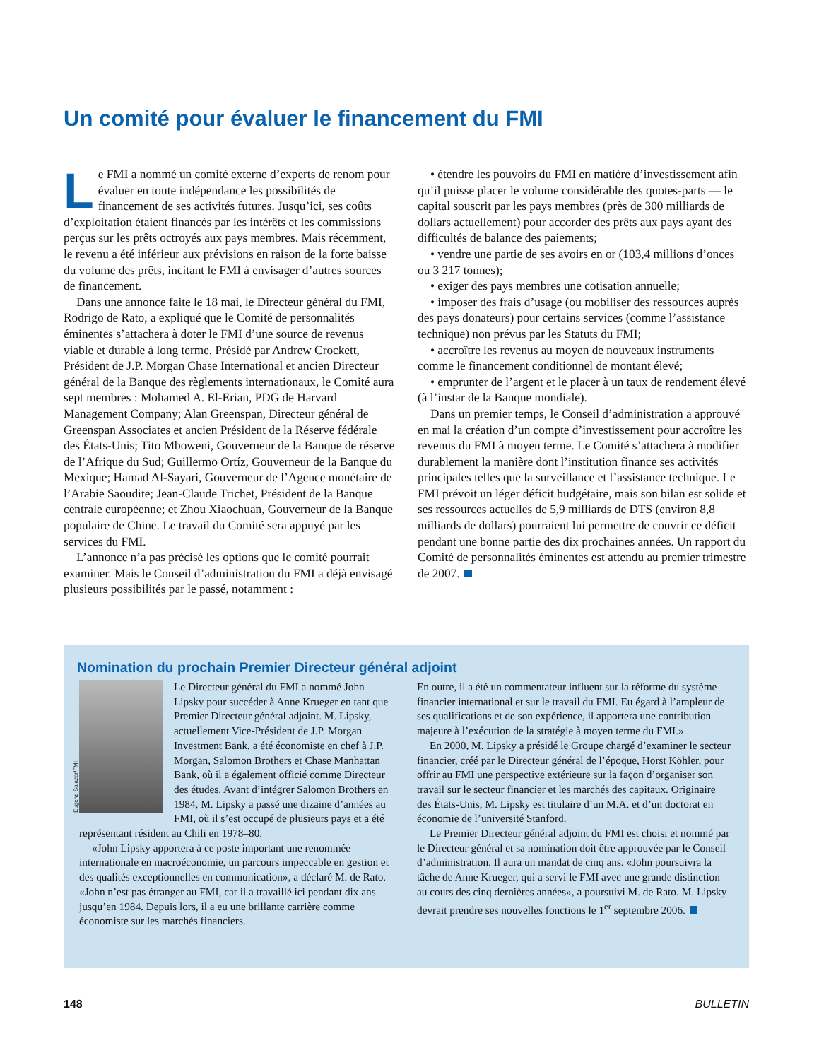Un comité pour évaluer le financement du FMI
Le FMI a nommé un comité externe d’experts de renom pour évaluer en toute indépendance les possibilités de financement de ses activités futures. Jusqu’ici, ses coûts d’exploitation étaient financés par les intérêts et les commissions perçus sur les prêts octroyés aux pays membres. Mais récemment, le revenu a été inférieur aux prévisions en raison de la forte baisse du volume des prêts, incitant le FMI à envisager d’autres sources de financement.
Dans une annonce faite le 18 mai, le Directeur général du FMI, Rodrigo de Rato, a expliqué que le Comité de personnalités éminentes s’attachera à doter le FMI d’une source de revenus viable et durable à long terme. Présidé par Andrew Crockett, Président de J.P. Morgan Chase International et ancien Directeur général de la Banque des règlements internationaux, le Comité aura sept membres : Mohamed A. El-Erian, PDG de Harvard Management Company; Alan Greenspan, Directeur général de Greenspan Associates et ancien Président de la Réserve fédérale des États-Unis; Tito Mboweni, Gouverneur de la Banque de réserve de l’Afrique du Sud; Guillermo Ortíz, Gouverneur de la Banque du Mexique; Hamad Al-Sayari, Gouverneur de l’Agence monétaire de l’Arabie Saoudite; Jean-Claude Trichet, Président de la Banque centrale européenne; et Zhou Xiaochuan, Gouverneur de la Banque populaire de Chine. Le travail du Comité sera appuyé par les services du FMI.
L’annonce n’a pas précisé les options que le comité pourrait examiner. Mais le Conseil d’administration du FMI a déjà envisagé plusieurs possibilités par le passé, notamment :
• étendre les pouvoirs du FMI en matière d’investissement afin qu’il puisse placer le volume considérable des quotes-parts — le capital souscrit par les pays membres (près de 300 milliards de dollars actuellement) pour accorder des prêts aux pays ayant des difficultés de balance des paiements;
• vendre une partie de ses avoirs en or (103,4 millions d’onces ou 3 217 tonnes);
• exiger des pays membres une cotisation annuelle;
• imposer des frais d’usage (ou mobiliser des ressources auprès des pays donateurs) pour certains services (comme l’assistance technique) non prévus par les Statuts du FMI;
• accroître les revenus au moyen de nouveaux instruments comme le financement conditionnel de montant élevé;
• emprunter de l’argent et le placer à un taux de rendement élevé (à l’instar de la Banque mondiale).
Dans un premier temps, le Conseil d’administration a approuvé en mai la création d’un compte d’investissement pour accroître les revenus du FMI à moyen terme. Le Comité s’attachera à modifier durablement la manière dont l’institution finance ses activités principales telles que la surveillance et l’assistance technique. Le FMI prévoit un léger déficit budgétaire, mais son bilan est solide et ses ressources actuelles de 5,9 milliards de DTS (environ 8,8 milliards de dollars) pourraient lui permettre de couvrir ce déficit pendant une bonne partie des dix prochaines années. Un rapport du Comité de personnalités éminentes est attendu au premier trimestre de 2007.
Nomination du prochain Premier Directeur général adjoint
Eugene Salazar/FMI
Le Directeur général du FMI a nommé John Lipsky pour succéder à Anne Krueger en tant que Premier Directeur général adjoint. M. Lipsky, actuellement Vice-Président de J.P. Morgan Investment Bank, a été économiste en chef à J.P. Morgan, Salomon Brothers et Chase Manhattan Bank, où il a également officié comme Directeur des études. Avant d’intégrer Salomon Brothers en 1984, M. Lipsky a passé une dizaine d’années au FMI, où il s’est occupé de plusieurs pays et a été représentant résident au Chili en 1978–80.
«John Lipsky apportera à ce poste important une renommée internationale en macroéconomie, un parcours impeccable en gestion et des qualités exceptionnelles en communication», a déclaré M. de Rato. «John n’est pas étranger au FMI, car il a travaillé ici pendant dix ans jusqu’en 1984. Depuis lors, il a eu une brillante carrière comme économiste sur les marchés financiers.
En outre, il a été un commentateur influent sur la réforme du système financier international et sur le travail du FMI. Eu égard à l’ampleur de ses qualifications et de son expérience, il apportera une contribution majeure à l’exécution de la stratégie à moyen terme du FMI.»
En 2000, M. Lipsky a présidé le Groupe chargé d’examiner le secteur financier, créé par le Directeur général de l’époque, Horst Köhler, pour offrir au FMI une perspective extérieure sur la façon d’organiser son travail sur le secteur financier et les marchés des capitaux. Originaire des États-Unis, M. Lipsky est titulaire d’un M.A. et d’un doctorat en économie de l’université Stanford.
Le Premier Directeur général adjoint du FMI est choisi et nommé par le Directeur général et sa nomination doit être approuvée par le Conseil d’administration. Il aura un mandat de cinq ans. «John poursuivra la tâche de Anne Krueger, qui a servi le FMI avec une grande distinction au cours des cinq dernières années», a poursuivi M. de Rato. M. Lipsky devrait prendre ses nouvelles fonctions le 1<sup>er</sup> septembre 2006.
148 BULLETIN